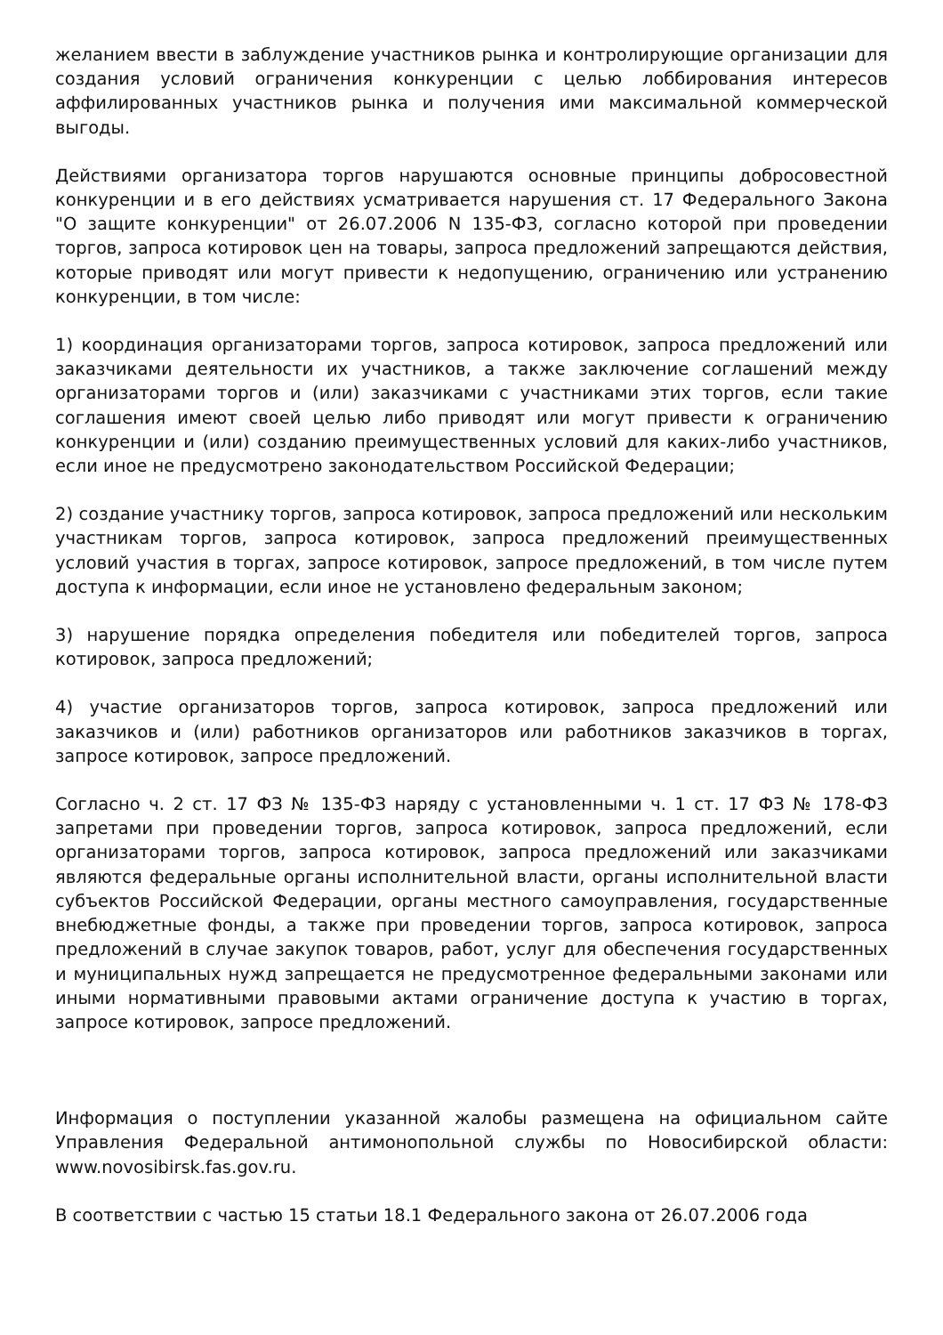желанием ввести в заблуждение участников рынка и контролирующие организации для создания условий ограничения конкуренции с целью лоббирования интересов аффилированных участников рынка и получения ими максимальной коммерческой выгоды.
Действиями организатора торгов нарушаются основные принципы добросовестной конкуренции и в его действиях усматривается нарушения ст. 17 Федерального Закона "О защите конкуренции" от 26.07.2006 N 135-ФЗ, согласно которой при проведении торгов, запроса котировок цен на товары, запроса предложений запрещаются действия, которые приводят или могут привести к недопущению, ограничению или устранению конкуренции, в том числе:
1) координация организаторами торгов, запроса котировок, запроса предложений или заказчиками деятельности их участников, а также заключение соглашений между организаторами торгов и (или) заказчиками с участниками этих торгов, если такие соглашения имеют своей целью либо приводят или могут привести к ограничению конкуренции и (или) созданию преимущественных условий для каких-либо участников, если иное не предусмотрено законодательством Российской Федерации;
2) создание участнику торгов, запроса котировок, запроса предложений или нескольким участникам торгов, запроса котировок, запроса предложений преимущественных условий участия в торгах, запросе котировок, запросе предложений, в том числе путем доступа к информации, если иное не установлено федеральным законом;
3) нарушение порядка определения победителя или победителей торгов, запроса котировок, запроса предложений;
4) участие организаторов торгов, запроса котировок, запроса предложений или заказчиков и (или) работников организаторов или работников заказчиков в торгах, запросе котировок, запросе предложений.
Согласно ч. 2 ст. 17 ФЗ № 135-ФЗ наряду с установленными ч. 1 ст. 17 ФЗ № 178-ФЗ запретами при проведении торгов, запроса котировок, запроса предложений, если организаторами торгов, запроса котировок, запроса предложений или заказчиками являются федеральные органы исполнительной власти, органы исполнительной власти субъектов Российской Федерации, органы местного самоуправления, государственные внебюджетные фонды, а также при проведении торгов, запроса котировок, запроса предложений в случае закупок товаров, работ, услуг для обеспечения государственных и муниципальных нужд запрещается не предусмотренное федеральными законами или иными нормативными правовыми актами ограничение доступа к участию в торгах, запросе котировок, запросе предложений.
Информация о поступлении указанной жалобы размещена на официальном сайте Управления Федеральной антимонопольной службы по Новосибирской области: www.novosibirsk.fas.gov.ru.
В соответствии с частью 15 статьи 18.1 Федерального закона от 26.07.2006 года